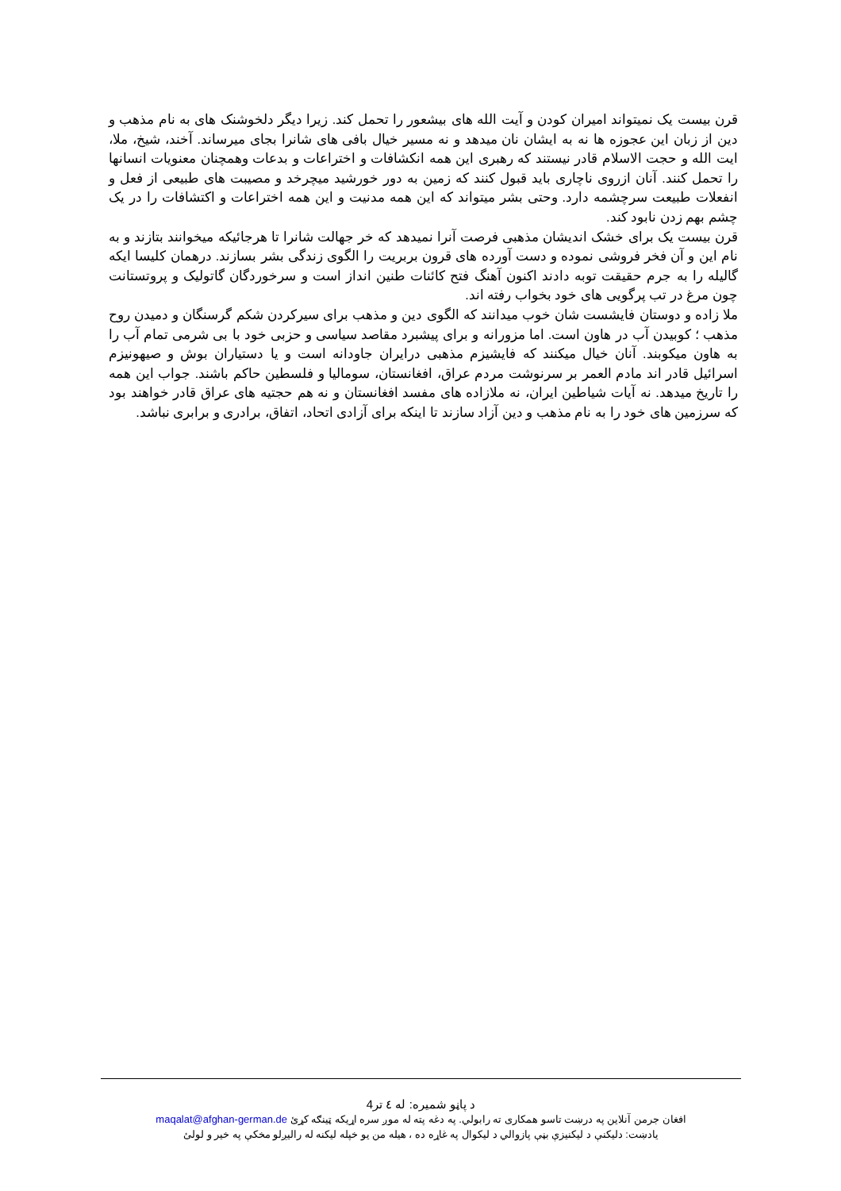قرن بیست یک نمیتواند امیران کودن و آیت الله های بیشعور را تحمل کند. زیرا دیگر دلخوشنک های به نام مذهب و دین از زبان این عجوزه ها نه به ایشان نان میدهد و نه مسیر خیال بافی های شانرا بجای میرساند. آخند، شیخ، ملا، ایت الله و حجت الاسلام قادر نیستند که رهبری این همه انکشافات و اختراعات و بدعات وهمچنان معنویات انسانها را تحمل کنند. آنان ازروی ناچاری باید قبول کنند که زمین به دور خورشید میچرخد و مصیبت های طبیعی از فعل و انفعلات طبیعت سرچشمه دارد. وحتی بشر میتواند که این همه مدنیت و این همه اختراعات و اکتشافات را در یک چشم بهم زدن نابود کند.
قرن بیست یک برای خشک اندیشان مذهبی فرصت آنرا نمیدهد که خر جهالت شانرا تا هرجائیکه میخوانند بتازند و به نام این و آن فخر فروشی نموده و دست آورده های قرون بربریت را الگوی زندگی بشر بسازند. درهمان کلیسا ایکه گالیله را به جرم حقیقت توبه دادند اکنون آهنگ فتح کائنات طنین انداز است و سرخوردگان گاتولیک و پروتستانت چون مرغ در تب پرگویی های خود بخواب رفته اند.
ملا زاده و دوستان فایشست شان خوب میدانند که الگوی دین و مذهب برای سیرکردن شکم گرسنگان و دمیدن روح مذهب ؛ کوبیدن آب در هاون است. اما مزورانه و برای پیشبرد مقاصد سیاسی و حزبی خود با بی شرمی تمام آب را به هاون میکوبند. آنان خیال میکنند که فایشیزم مذهبی درایران جاودانه است و یا دستیاران بوش و صیهونیزم اسرائیل قادر اند مادم العمر بر سرنوشت مردم عراق، افغانستان، سومالیا و فلسطین حاکم باشند. جواب این همه را تاریخ میدهد. نه آیات شیاطین ایران، نه ملازاده های مفسد افغانستان و نه هم حجتیه های عراق قادر خواهند بود که سرزمین های خود را به نام مذهب و دین آزاد سازند تا اینکه برای آزادی اتحاد، اتفاق، برادری و برابری نباشد.
د پاڼو شمیره: له ٤ تر4
افغان جرمن آنلاین په درښت تاسو همکاری ته رابولي. په دغه پته له موږ سره اړیکه ټینګه کړئ maqalat@afghan-german.de
یادښت: دلیکنې د لیکنیزې بڼې پازوالي د لیکوال په غاړه ده ، هیله من یو خپله لیکنه له رالیږلو مخکې په خیر و لولئ